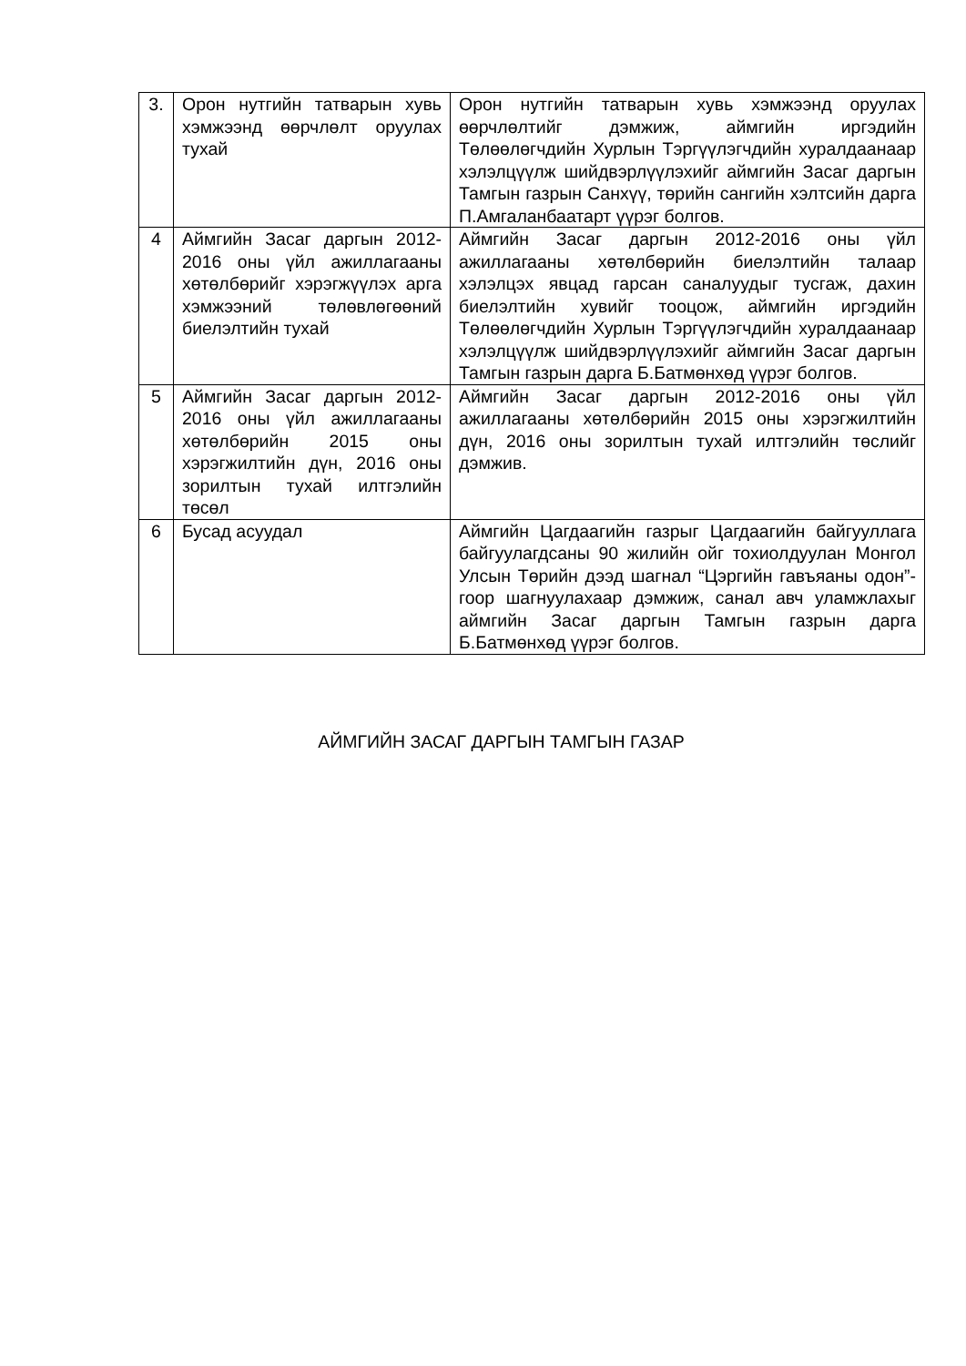| 3. | Орон нутгийн татварын хувь хэмжээнд өөрчлөлт оруулах тухай | Орон нутгийн татварын хувь хэмжээнд оруулах өөрчлөлтийг дэмжиж, аймгийн иргэдийн Төлөөлөгчдийн Хурлын Тэргүүлэгчдийн хуралдаанаар хэлэлцүүлж шийдвэрлүүлэхийг аймгийн Засаг даргын Тамгын газрын Санхүү, төрийн сангийн хэлтсийн дарга П.Амгаланбаатарт үүрэг болгов. |
| 4 | Аймгийн Засаг даргын 2012-2016 оны үйл ажиллагааны хөтөлбөрийг хэрэгжүүлэх арга хэмжээний төлөвлөгөөний биелэлтийн тухай | Аймгийн Засаг даргын 2012-2016 оны үйл ажиллагааны хөтөлбөрийн биелэлтийн талаар хэлэлцэх явцад гарсан саналуудыг тусгаж, дахин биелэлтийн хувийг тооцож, аймгийн иргэдийн Төлөөлөгчдийн Хурлын Тэргүүлэгчдийн хуралдаанаар хэлэлцүүлж шийдвэрлүүлэхийг аймгийн Засаг даргын Тамгын газрын дарга Б.Батмөнхөд үүрэг болгов. |
| 5 | Аймгийн Засаг даргын 2012-2016 оны үйл ажиллагааны хөтөлбөрийн 2015 оны хэрэгжилтийн дүн, 2016 оны зорилтын тухай илтгэлийн төсөл | Аймгийн Засаг даргын 2012-2016 оны үйл ажиллагааны хөтөлбөрийн 2015 оны хэрэгжилтийн дүн, 2016 оны зорилтын тухай илтгэлийн төслийг дэмжив. |
| 6 | Бусад асуудал | Аймгийн Цагдаагийн газрыг Цагдаагийн байгууллага байгуулагдсаны 90 жилийн ойг тохиолдуулан Монгол Улсын Төрийн дээд шагнал “Цэргийн гавъяаны одон”-гоор шагнуулахаар дэмжиж, санал авч уламжлахыг аймгийн Засаг даргын Тамгын газрын дарга Б.Батмөнхөд үүрэг болгов. |
АЙМГИЙН ЗАСАГ ДАРГЫН ТАМГЫН ГАЗАР